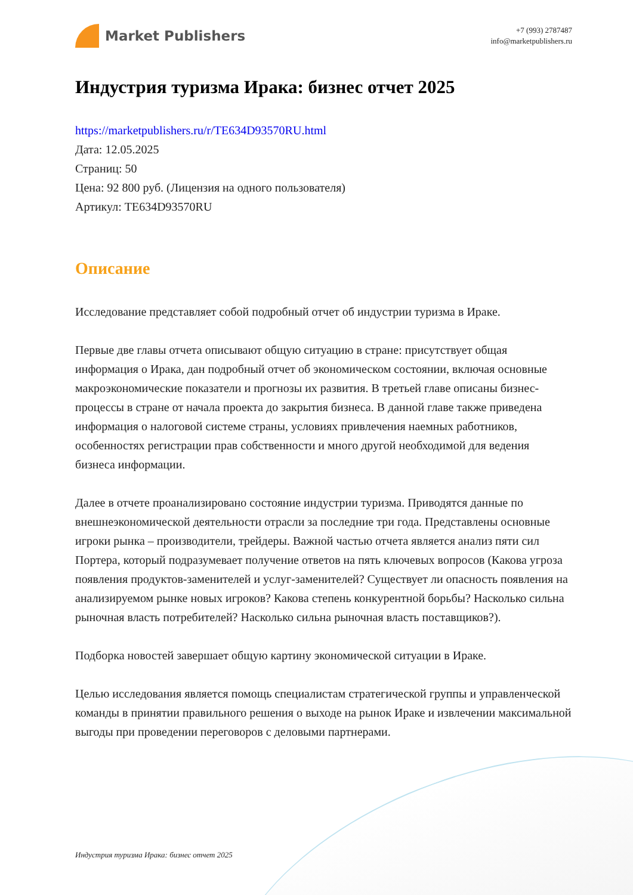Market Publishers
+7 (993) 2787487
info@marketpublishers.ru
Индустрия туризма Ирака: бизнес отчет 2025
https://marketpublishers.ru/r/TE634D93570RU.html
Дата: 12.05.2025
Страниц: 50
Цена: 92 800 руб. (Лицензия на одного пользователя)
Артикул: TE634D93570RU
Описание
Исследование представляет собой подробный отчет об индустрии туризма в Ираке.
Первые две главы отчета описывают общую ситуацию в стране: присутствует общая информация о Ирака, дан подробный отчет об экономическом состоянии, включая основные макроэкономические показатели и прогнозы их развития. В третьей главе описаны бизнес-процессы в стране от начала проекта до закрытия бизнеса. В данной главе также приведена информация о налоговой системе страны, условиях привлечения наемных работников, особенностях регистрации прав собственности и много другой необходимой для ведения бизнеса информации.
Далее в отчете проанализировано состояние индустрии туризма. Приводятся данные по внешнеэкономической деятельности отрасли за последние три года. Представлены основные игроки рынка – производители, трейдеры. Важной частью отчета является анализ пяти сил Портера, который подразумевает получение ответов на пять ключевых вопросов (Какова угроза появления продуктов-заменителей и услуг-заменителей? Существует ли опасность появления на анализируемом рынке новых игроков? Какова степень конкурентной борьбы? Насколько сильна рыночная власть потребителей? Насколько сильна рыночная власть поставщиков?).
Подборка новостей завершает общую картину экономической ситуации в Ираке.
Целью исследования является помощь специалистам стратегической группы и управленческой команды в принятии правильного решения о выходе на рынок Ираке и извлечении максимальной выгоды при проведении переговоров с деловыми партнерами.
Индустрия туризма Ирака: бизнес отчет 2025